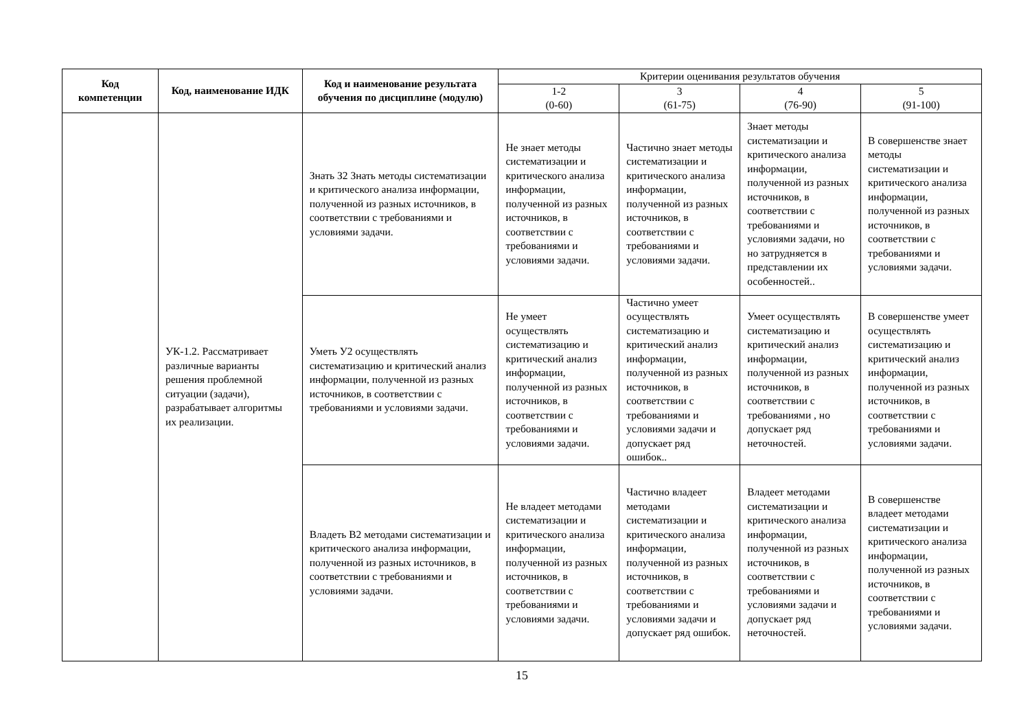| Код компетенции | Код, наименование ИДК | Код и наименование результата обучения по дисциплине (модулю) | Критерии оценивания результатов обучения | | | |
| --- | --- | --- | --- | --- | --- | --- |
| | | | 1-2 (0-60) | 3 (61-75) | 4 (76-90) | 5 (91-100) |
| | УК-1.2. Рассматривает различные варианты решения проблемной ситуации (задачи), разрабатывает алгоритмы их реализации. | Знать З2 Знать методы систематизации и критического анализа информации, полученной из разных источников, в соответствии с требованиями и условиями задачи. | Не знает методы систематизации и критического анализа информации, полученной из разных источников, в соответствии с требованиями и условиями задачи. | Частично знает методы систематизации и критического анализа информации, полученной из разных источников, в соответствии с требованиями и условиями задачи. | Знает методы систематизации и критического анализа информации, полученной из разных источников, в соответствии с требованиями и условиями задачи, но но затрудняется в представлении их особенностей.. | В совершенстве знает методы систематизации и критического анализа информации, полученной из разных источников, в соответствии с требованиями и условиями задачи. |
| | | Уметь У2 осуществлять систематизацию и критический анализ информации, полученной из разных источников, в соответствии с требованиями и условиями задачи. | Не умеет осуществлять систематизацию и критический анализ информации, полученной из разных источников, в соответствии с требованиями и условиями задачи. | Частично умеет осуществлять систематизацию и критический анализ информации, полученной из разных источников, в соответствии с требованиями и условиями задачи и допускает ряд ошибок.. | Умеет осуществлять систематизацию и критический анализ информации, полученной из разных источников, в соответствии с требованиями , но допускает ряд неточностей. | В совершенстве умеет осуществлять систематизацию и критический анализ информации, полученной из разных источников, в соответствии с требованиями и условиями задачи. |
| | | Владеть В2 методами систематизации и критического анализа информации, полученной из разных источников, в соответствии с требованиями и условиями задачи. | Не владеет методами систематизации и критического анализа информации, полученной из разных источников, в соответствии с требованиями и условиями задачи. | Частично владеет методами систематизации и критического анализа информации, полученной из разных источников, в соответствии с требованиями и условиями задачи и допускает ряд ошибок. | Владеет методами систематизации и критического анализа информации, полученной из разных источников, в соответствии с требованиями и условиями задачи и допускает ряд неточностей. | В совершенстве владеет методами систематизации и критического анализа информации, полученной из разных источников, в соответствии с требованиями и условиями задачи. |
15